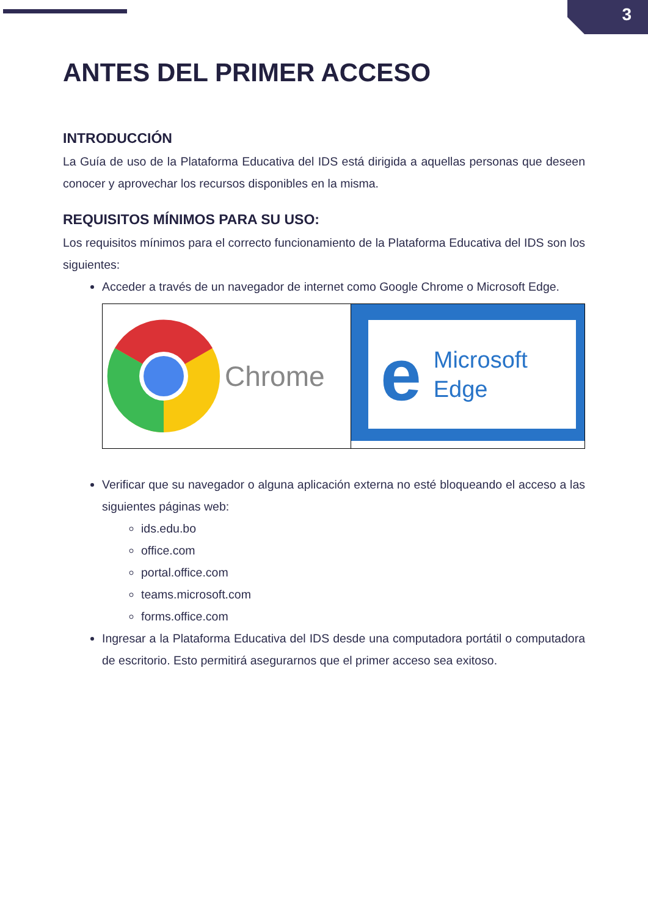3
ANTES DEL PRIMER ACCESO
INTRODUCCIÓN
La Guía de uso de la Plataforma Educativa del IDS está dirigida a aquellas personas que deseen conocer y aprovechar los recursos disponibles en la misma.
REQUISITOS MÍNIMOS PARA SU USO:
Los requisitos mínimos para el correcto funcionamiento de la Plataforma Educativa del IDS son los siguientes:
Acceder a través de un navegador de internet como Google Chrome o Microsoft Edge.
Chrome
e Microsoft
Edge
Verificar que su navegador o alguna aplicación externa no esté bloqueando el acceso a las siguientes páginas web:
ids.edu.bo
office.com
portal.office.com
teams.microsoft.com
forms.office.com
Ingresar a la Plataforma Educativa del IDS desde una computadora portátil o computadora de escritorio. Esto permitirá asegurarnos que el primer acceso sea exitoso.